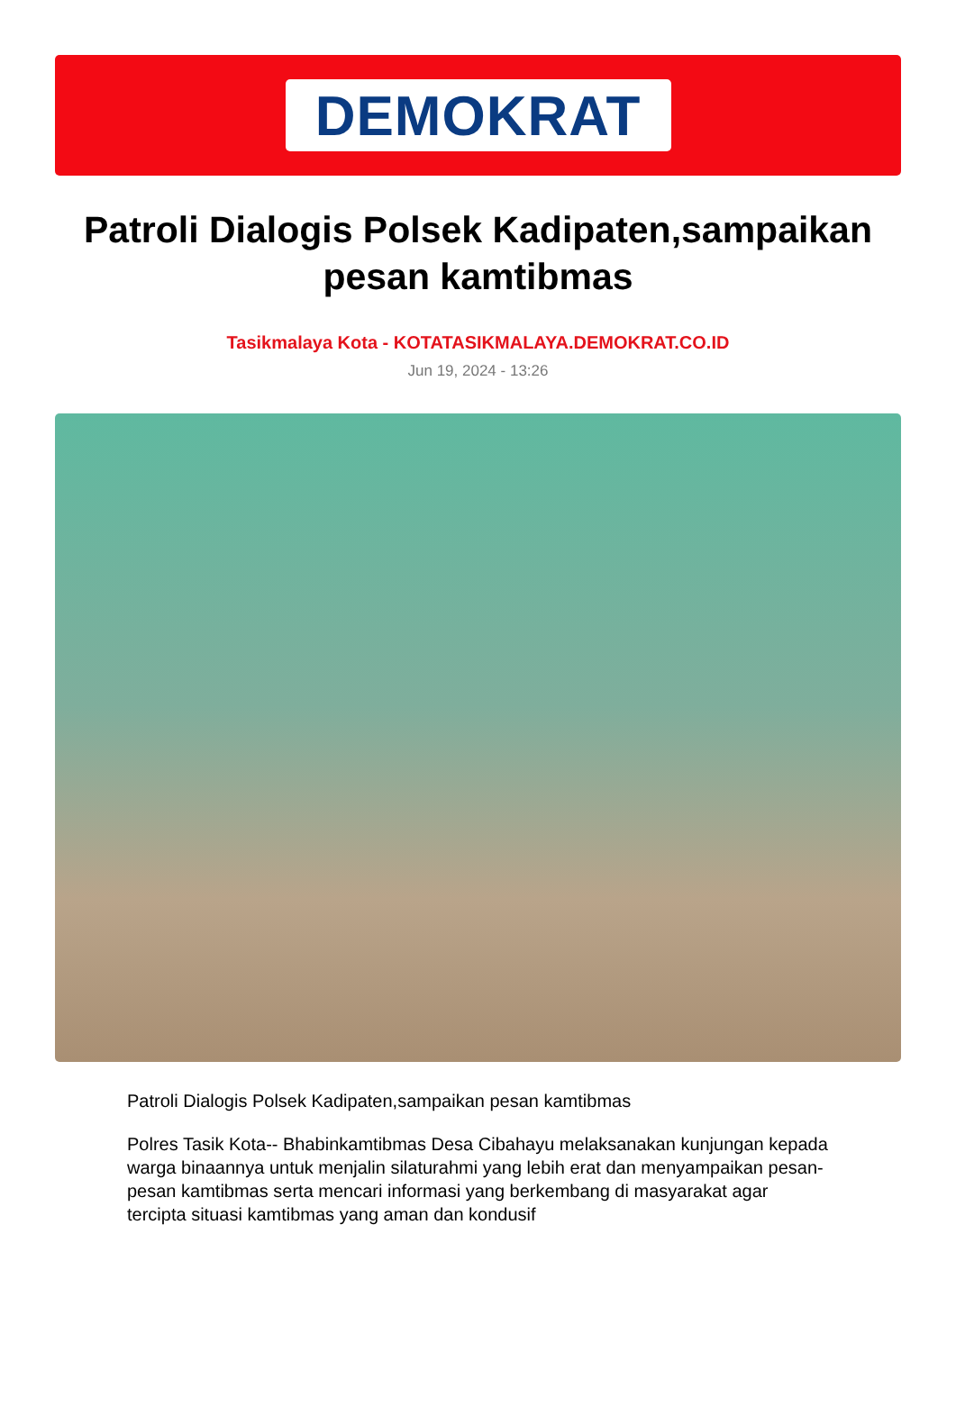DEMOKRAT
Patroli Dialogis Polsek Kadipaten,sampaikan pesan kamtibmas
Tasikmalaya Kota - KOTATASIKMALAYA.DEMOKRAT.CO.ID
Jun 19, 2024 - 13:26
Patroli Dialogis Polsek Kadipaten,sampaikan pesan kamtibmas
Polres Tasik Kota-- Bhabinkamtibmas Desa Cibahayu melaksanakan kunjungan kepada warga binaannya untuk menjalin silaturahmi yang lebih erat dan menyampaikan pesan-pesan kamtibmas serta mencari informasi yang berkembang di masyarakat agar tercipta situasi kamtibmas yang aman dan kondusif